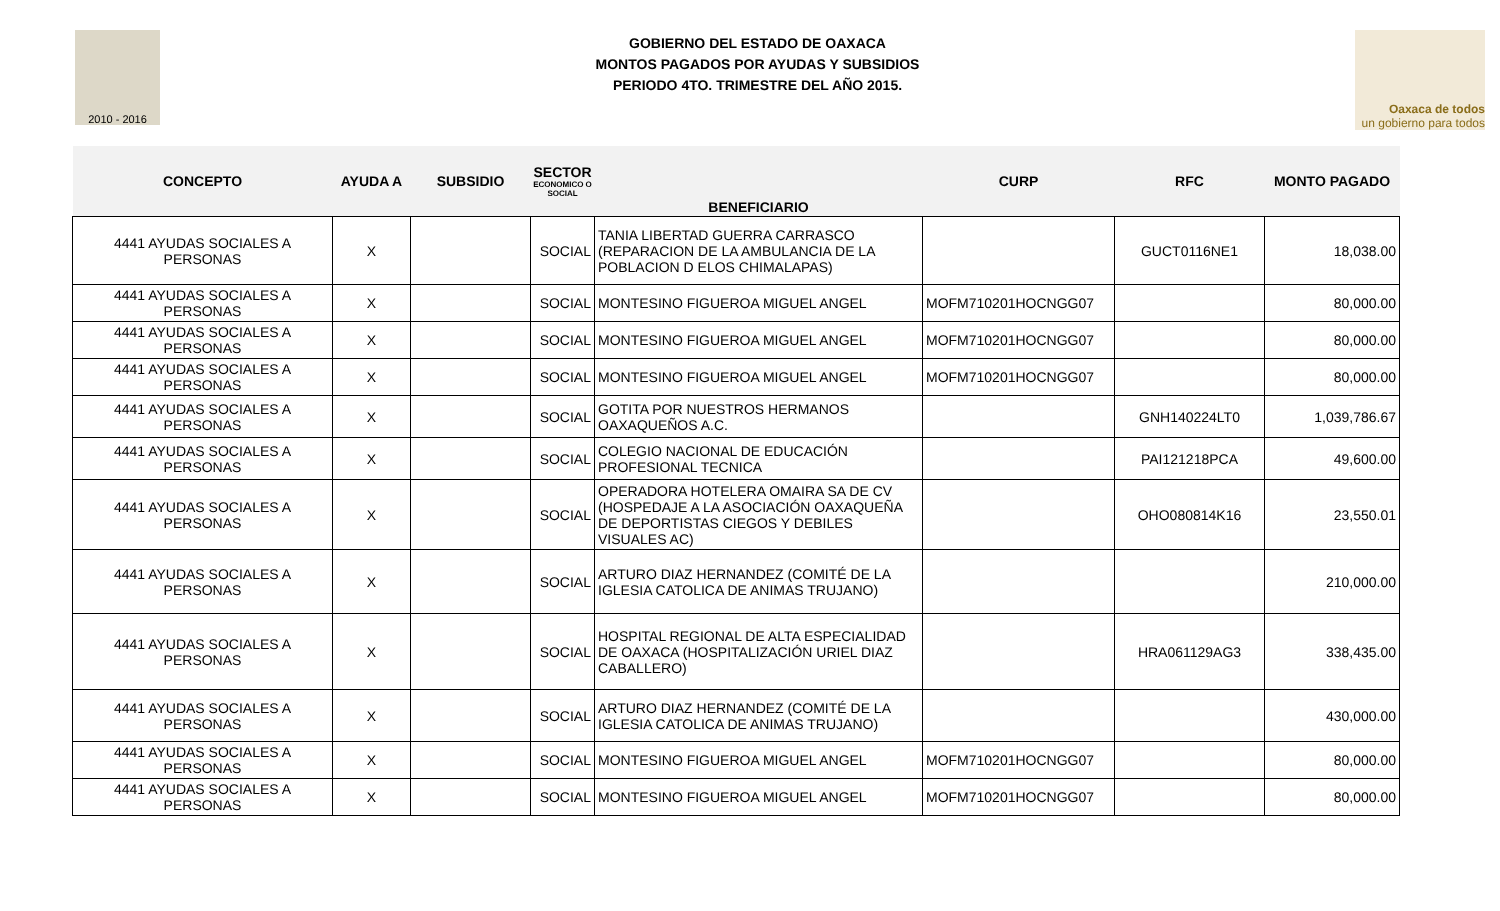2010 - 2016
GOBIERNO DEL ESTADO DE OAXACA
MONTOS PAGADOS POR AYUDAS Y SUBSIDIOS
PERIODO 4TO. TRIMESTRE DEL AÑO 2015.
Oaxaca de todos
un gobierno para todos
| CONCEPTO | AYUDA A | SUBSIDIO | SECTOR ECONOMICO O SOCIAL | BENEFICIARIO | CURP | RFC | MONTO PAGADO |
| --- | --- | --- | --- | --- | --- | --- | --- |
| 4441 AYUDAS SOCIALES A PERSONAS | X | | SOCIAL | TANIA LIBERTAD GUERRA CARRASCO (REPARACION DE LA AMBULANCIA DE LA POBLACION D ELOS CHIMALAPAS) | | GUCT0116NE1 | 18,038.00 |
| 4441 AYUDAS SOCIALES A PERSONAS | X | | SOCIAL | MONTESINO FIGUEROA MIGUEL ANGEL | MOFM710201HOCNGG07 | | 80,000.00 |
| 4441 AYUDAS SOCIALES A PERSONAS | X | | SOCIAL | MONTESINO FIGUEROA MIGUEL ANGEL | MOFM710201HOCNGG07 | | 80,000.00 |
| 4441 AYUDAS SOCIALES A PERSONAS | X | | SOCIAL | MONTESINO FIGUEROA MIGUEL ANGEL | MOFM710201HOCNGG07 | | 80,000.00 |
| 4441 AYUDAS SOCIALES A PERSONAS | X | | SOCIAL | GOTITA POR NUESTROS HERMANOS OAXAQUEÑOS A.C. | | GNH140224LT0 | 1,039,786.67 |
| 4441 AYUDAS SOCIALES A PERSONAS | X | | SOCIAL | COLEGIO NACIONAL DE EDUCACIÓN PROFESIONAL TECNICA | | PAI121218PCA | 49,600.00 |
| 4441 AYUDAS SOCIALES A PERSONAS | X | | SOCIAL | OPERADORA HOTELERA OMAIRA SA DE CV (HOSPEDAJE A LA ASOCIACIÓN OAXAQUEÑA DE DEPORTISTAS CIEGOS Y DEBILES VISUALES AC) | | OHO080814K16 | 23,550.01 |
| 4441 AYUDAS SOCIALES A PERSONAS | X | | SOCIAL | ARTURO DIAZ HERNANDEZ (COMITÉ DE LA IGLESIA CATOLICA DE ANIMAS TRUJANO) | | | 210,000.00 |
| 4441 AYUDAS SOCIALES A PERSONAS | X | | SOCIAL | HOSPITAL REGIONAL DE ALTA ESPECIALIDAD DE OAXACA (HOSPITALIZACIÓN URIEL DIAZ CABALLERO) | | HRA061129AG3 | 338,435.00 |
| 4441 AYUDAS SOCIALES A PERSONAS | X | | SOCIAL | ARTURO DIAZ HERNANDEZ (COMITÉ DE LA IGLESIA CATOLICA DE ANIMAS TRUJANO) | | | 430,000.00 |
| 4441 AYUDAS SOCIALES A PERSONAS | X | | SOCIAL | MONTESINO FIGUEROA MIGUEL ANGEL | MOFM710201HOCNGG07 | | 80,000.00 |
| 4441 AYUDAS SOCIALES A PERSONAS | X | | SOCIAL | MONTESINO FIGUEROA MIGUEL ANGEL | MOFM710201HOCNGG07 | | 80,000.00 |